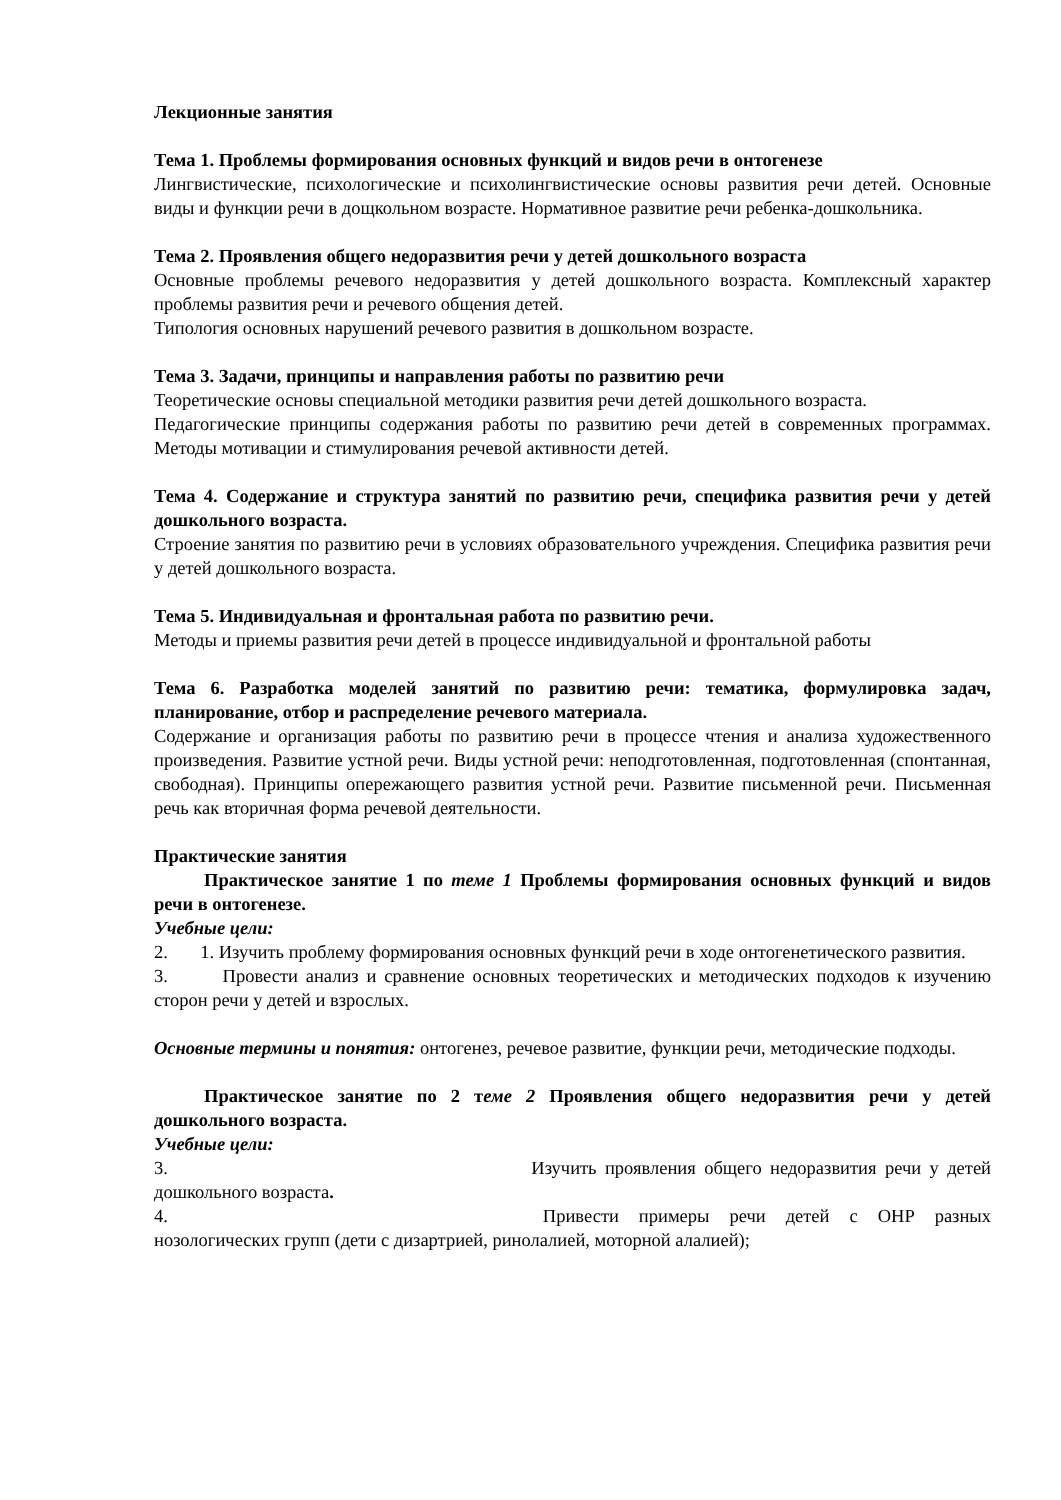Лекционные занятия
Тема 1. Проблемы формирования основных функций и видов речи в онтогенезе
Лингвистические, психологические и психолингвистические основы развития речи детей. Основные виды и функции речи в дощкольном возрасте. Нормативное развитие речи ребенка-дошкольника.
Тема 2. Проявления общего недоразвития речи у детей дошкольного возраста
Основные проблемы речевого недоразвития у детей дошкольного возраста. Комплексный характер проблемы развития речи и речевого общения детей.
Типология основных нарушений речевого развития в дошкольном возрасте.
Тема 3. Задачи, принципы и направления работы по развитию речи
Теоретические основы специальной методики развития речи детей дошкольного возраста.
Педагогические принципы содержания работы по развитию речи детей в современных программах. Методы мотивации и стимулирования речевой активности детей.
Тема 4. Содержание и структура занятий по развитию речи, специфика развития речи у детей дошкольного возраста.
Строение занятия по развитию речи в условиях образовательного учреждения. Специфика развития речи у детей дошкольного возраста.
Тема 5. Индивидуальная и фронтальная работа по развитию речи.
Методы и приемы развития речи детей в процессе индивидуальной и фронтальной работы
Тема 6. Разработка моделей занятий по развитию речи: тематика, формулировка задач, планирование, отбор и распределение речевого материала.
Содержание и организация работы по развитию речи в процессе чтения и анализа художественного произведения. Развитие устной речи. Виды устной речи: неподготовленная, подготовленная (спонтанная, свободная). Принципы опережающего развития устной речи. Развитие письменной речи. Письменная речь как вторичная форма речевой деятельности.
Практические занятия
Практическое занятие 1 по теме 1 Проблемы формирования основных функций и видов речи в онтогенезе.
Учебные цели:
2. 1. Изучить проблему формирования основных функций речи в ходе онтогенетического развития.
3. Провести анализ и сравнение основных теоретических и методических подходов к изучению сторон речи у детей и взрослых.
Основные термины и понятия: онтогенез, речевое развитие, функции речи, методические подходы.
Практическое занятие по 2 теме 2 Проявления общего недоразвития речи у детей дошкольного возраста.
Учебные цели:
3. Изучить проявления общего недоразвития речи у детей дошкольного возраста.
4. Привести примеры речи детей с ОНР разных нозологических групп (дети с дизартрией, ринолалией, моторной алалией);